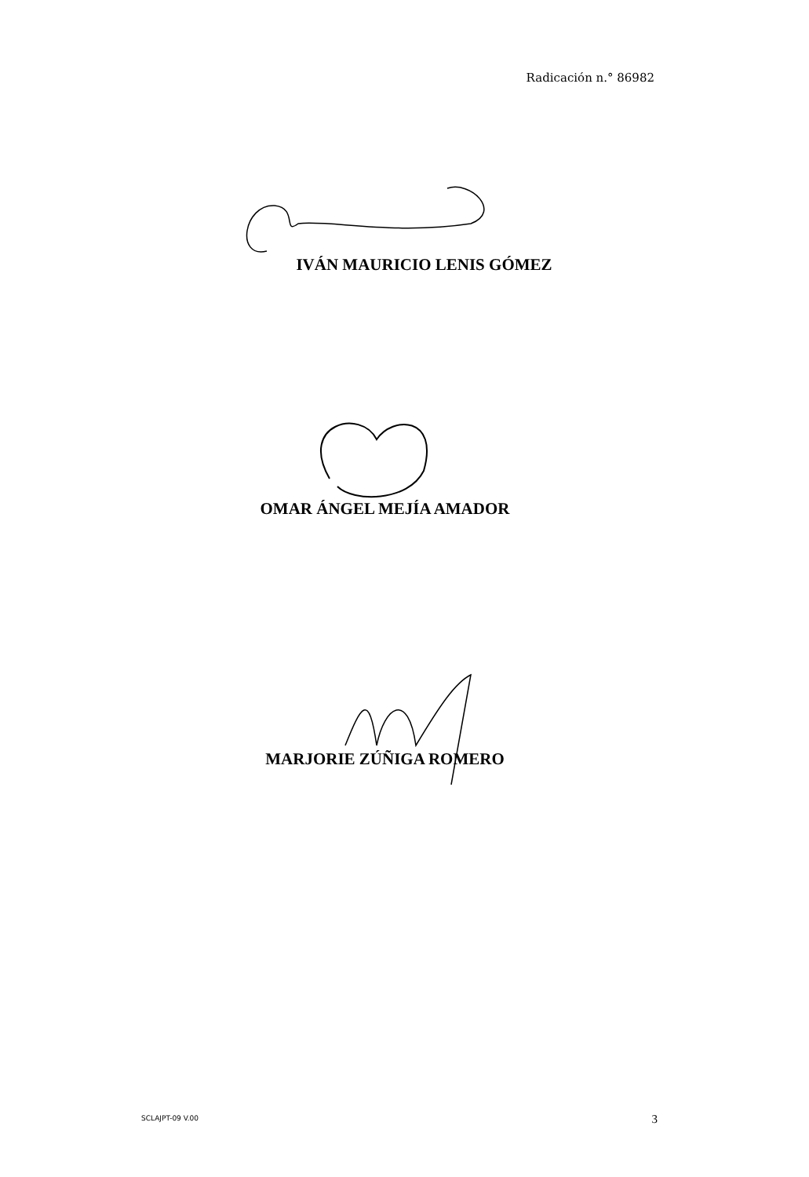Radicación n.° 86982
IVÁN MAURICIO LENIS GÓMEZ
OMAR ÁNGEL MEJÍA AMADOR
MARJORIE ZÚÑIGA ROMERO
SCLAJPT-09 V.00 3